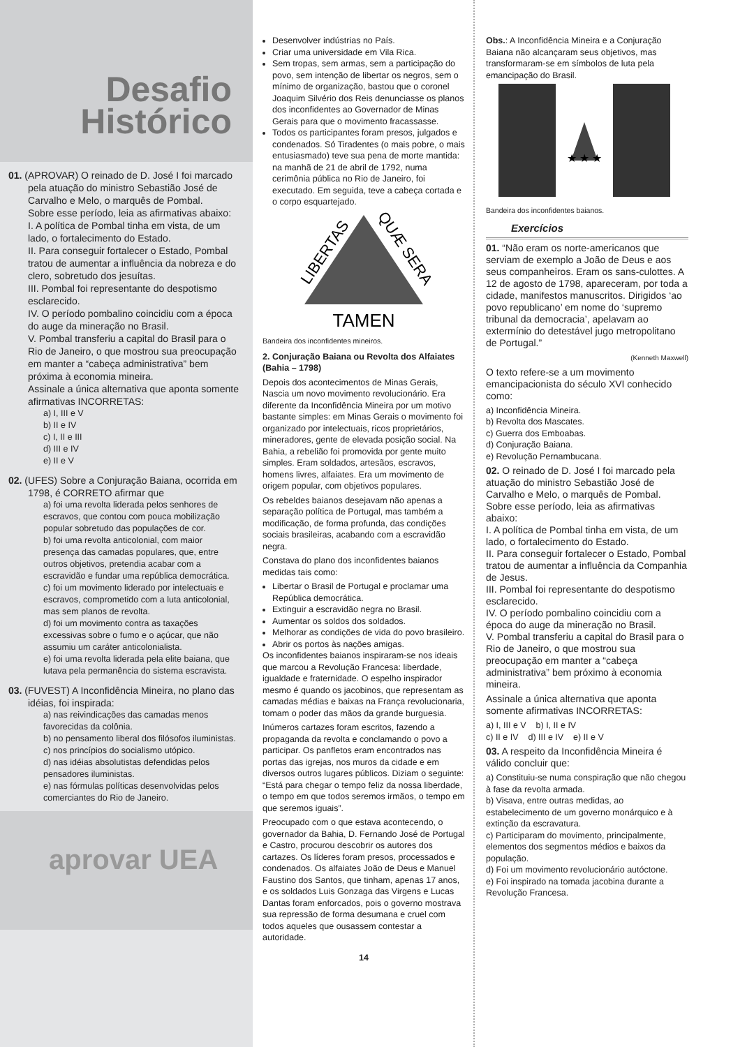Desafio
Histórico
01. (APROVAR) O reinado de D. José I foi marcado pela atuação do ministro Sebastião José de Carvalho e Melo, o marquês de Pombal.
Sobre esse período, leia as afirmativas abaixo:
I. A política de Pombal tinha em vista, de um lado, o fortalecimento do Estado.
II. Para conseguir fortalecer o Estado, Pombal tratou de aumentar a influência da nobreza e do clero, sobretudo dos jesuítas.
III. Pombal foi representante do despotismo esclarecido.
IV. O período pombalino coincidiu com a época do auge da mineração no Brasil.
V. Pombal transferiu a capital do Brasil para o Rio de Janeiro, o que mostrou sua preocupação em manter a “cabeça administrativa” bem próxima à economia mineira.
Assinale a única alternativa que aponta somente afirmativas INCORRETAS:
a) I, III e V
b) II e IV
c) I, II e III
d) III e IV
e) II e V
02. (UFES) Sobre a Conjuração Baiana, ocorrida em 1798, é CORRETO afirmar que
a) foi uma revolta liderada pelos senhores de escravos, que contou com pouca mobilização popular sobretudo das populações de cor.
b) foi uma revolta anticolonial, com maior presença das camadas populares, que, entre outros objetivos, pretendia acabar com a escravidão e fundar uma república democrática.
c) foi um movimento liderado por intelectuais e escravos, comprometido com a luta anticolonial, mas sem planos de revolta.
d) foi um movimento contra as taxações excessivas sobre o fumo e o açúcar, que não assumiu um caráter anticolonialista.
e) foi uma revolta liderada pela elite baiana, que lutava pela permanência do sistema escravista.
03. (FUVEST) A Inconfidência Mineira, no plano das idéias, foi inspirada:
a) nas reivindicações das camadas menos favorecidas da colônia.
b) no pensamento liberal dos filósofos iluministas.
c) nos princípios do socialismo utópico.
d) nas idéias absolutistas defendidas pelos pensadores iluministas.
e) nas fórmulas políticas desenvolvidas pelos comerciantes do Rio de Janeiro.
aprovar UEA
Desenvolver indústrias no País.
Criar uma universidade em Vila Rica.
Sem tropas, sem armas, sem a participação do povo, sem intenção de libertar os negros, sem o mínimo de organização, bastou que o coronel Joaquim Silvério dos Reis denunciasse os planos dos inconfidentes ao Governador de Minas Gerais para que o movimento fracassasse.
Todos os participantes foram presos, julgados e condenados. Só Tiradentes (o mais pobre, o mais entusiasmado) teve sua pena de morte mantida: na manhã de 21 de abril de 1792, numa cerimônia pública no Rio de Janeiro, foi executado. Em seguida, teve a cabeça cortada e o corpo esquartejado.
LIBERTAS
QUÆ SERA
TAMEN
Bandeira dos inconfidentes mineiros.
2. Conjuração Baiana ou Revolta dos Alfaiates (Bahia – 1798)
Depois dos acontecimentos de Minas Gerais, Nascia um novo movimento revolucionário. Era diferente da Inconfidência Mineira por um motivo bastante simples: em Minas Gerais o movimento foi organizado por intelectuais, ricos proprietários, mineradores, gente de elevada posição social. Na Bahia, a rebelião foi promovida por gente muito simples. Eram soldados, artesãos, escravos, homens livres, alfaiates. Era um movimento de origem popular, com objetivos populares.
Os rebeldes baianos desejavam não apenas a separação política de Portugal, mas também a modificação, de forma profunda, das condições sociais brasileiras, acabando com a escravidão negra.
Constava do plano dos inconfidentes baianos medidas tais como:
Libertar o Brasil de Portugal e proclamar uma República democrática.
Extinguir a escravidão negra no Brasil.
Aumentar os soldos dos soldados.
Melhorar as condições de vida do povo brasileiro.
Abrir os portos às nações amigas.
Os inconfidentes baianos inspiraram-se nos ideais que marcou a Revolução Francesa: liberdade, igualdade e fraternidade. O espelho inspirador mesmo é quando os jacobinos, que representam as camadas médias e baixas na França revolucionaria, tomam o poder das mãos da grande burguesia.
Inúmeros cartazes foram escritos, fazendo a propaganda da revolta e conclamando o povo a participar. Os panfletos eram encontrados nas portas das igrejas, nos muros da cidade e em diversos outros lugares públicos. Diziam o seguinte: “Está para chegar o tempo feliz da nossa liberdade, o tempo em que todos seremos irmãos, o tempo em que seremos iguais”.
Preocupado com o que estava acontecendo, o governador da Bahia, D. Fernando José de Portugal e Castro, procurou descobrir os autores dos cartazes. Os líderes foram presos, processados e condenados. Os alfaiates João de Deus e Manuel Faustino dos Santos, que tinham, apenas 17 anos, e os soldados Luis Gonzaga das Virgens e Lucas Dantas foram enforcados, pois o governo mostrava sua repressão de forma desumana e cruel com todos aqueles que ousassem contestar a autoridade.
14
Obs.: A Inconfidência Mineira e a Conjuração Baiana não alcançaram seus objetivos, mas transformaram-se em símbolos de luta pela emancipação do Brasil.
★ ★ ★
Bandeira dos inconfidentes baianos.
Exercícios
01. “Não eram os norte-americanos que serviam de exemplo a João de Deus e aos seus companheiros. Eram os sans-culottes. A 12 de agosto de 1798, apareceram, por toda a cidade, manifestos manuscritos. Dirigidos ‘ao povo republicano’ em nome do ‘supremo tribunal da democracia’, apelavam ao extermínio do detestável jugo metropolitano de Portugal.”
(Kenneth Maxwell)
O texto refere-se a um movimento emancipacionista do século XVI conhecido como:
a) Inconfidência Mineira.
b) Revolta dos Mascates.
c) Guerra dos Emboabas.
d) Conjuração Baiana.
e) Revolução Pernambucana.
02. O reinado de D. José I foi marcado pela atuação do ministro Sebastião José de Carvalho e Melo, o marquês de Pombal.
Sobre esse período, leia as afirmativas abaixo:
I. A política de Pombal tinha em vista, de um lado, o fortalecimento do Estado.
II. Para conseguir fortalecer o Estado, Pombal tratou de aumentar a influência da Companhia de Jesus.
III. Pombal foi representante do despotismo esclarecido.
IV. O período pombalino coincidiu com a época do auge da mineração no Brasil.
V. Pombal transferiu a capital do Brasil para o Rio de Janeiro, o que mostrou sua preocupação em manter a “cabeça administrativa” bem próximo à economia mineira.
Assinale a única alternativa que aponta somente afirmativas INCORRETAS:
a) I, III e V b) I, II e IV
c) II e IV d) III e IV e) II e V
03. A respeito da Inconfidência Mineira é válido concluir que:
a) Constituiu-se numa conspiração que não chegou à fase da revolta armada.
b) Visava, entre outras medidas, ao estabelecimento de um governo monárquico e à extinção da escravatura.
c) Participaram do movimento, principalmente, elementos dos segmentos médios e baixos da população.
d) Foi um movimento revolucionário autóctone.
e) Foi inspirado na tomada jacobina durante a Revolução Francesa.